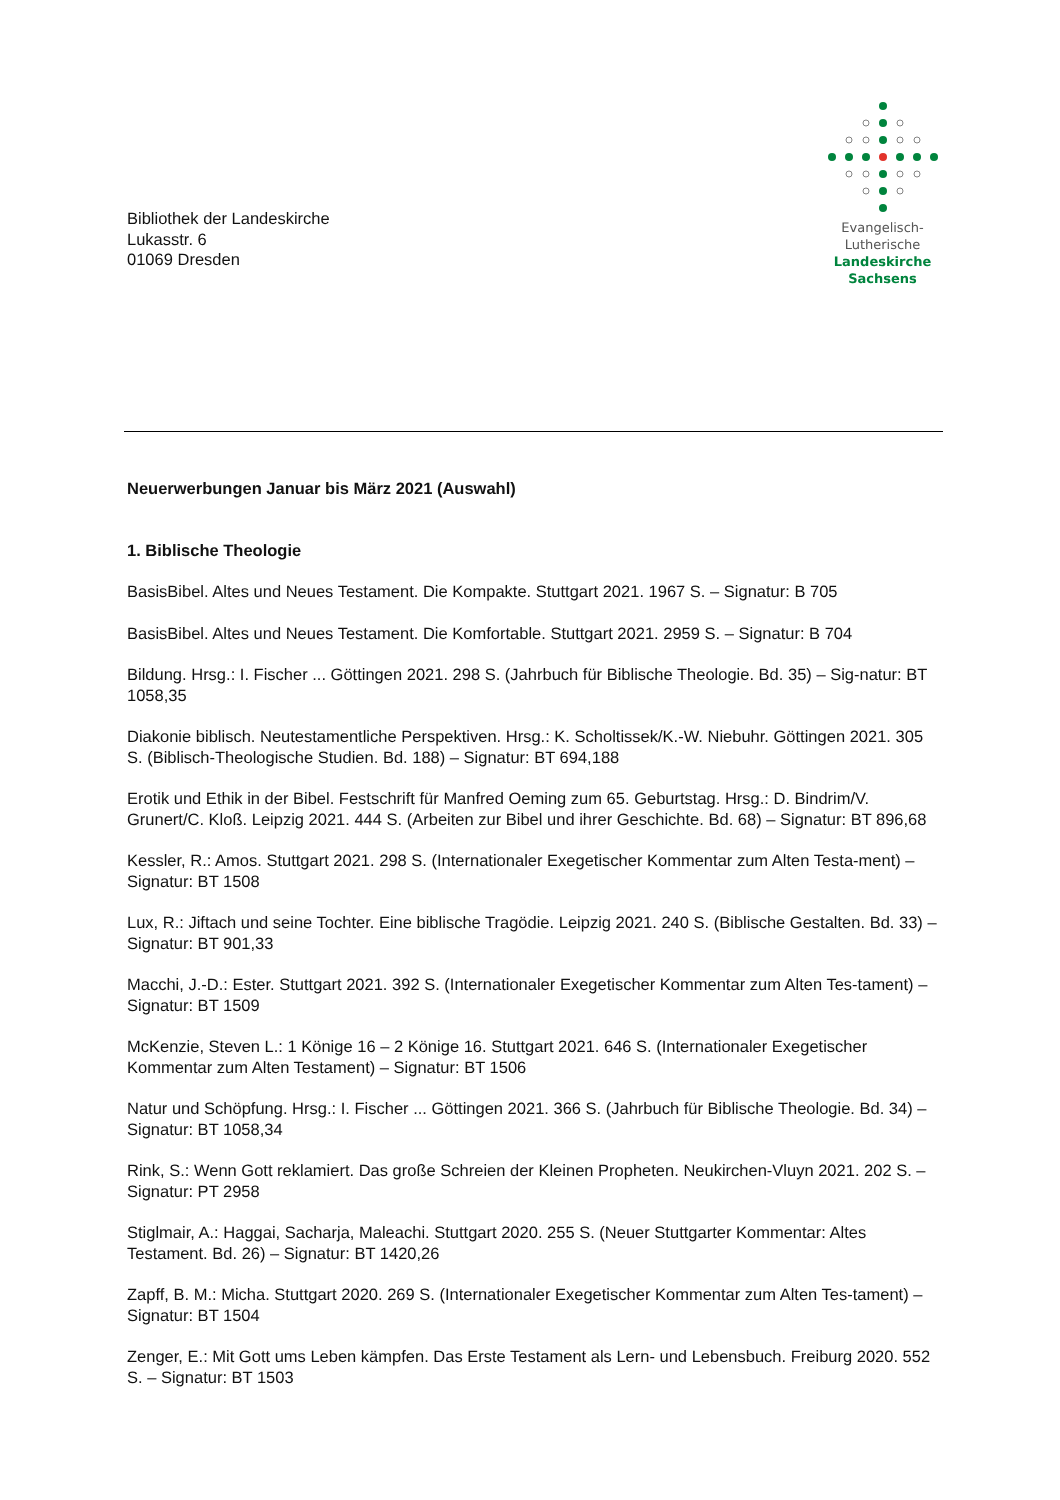Bibliothek der Landeskirche
Lukasstr. 6
01069 Dresden
Evangelisch-Lutherische
Landeskirche Sachsens
Neuerwerbungen Januar bis März 2021 (Auswahl)
1. Biblische Theologie
BasisBibel. Altes und Neues Testament. Die Kompakte. Stuttgart 2021. 1967 S. – Signatur: B 705
BasisBibel. Altes und Neues Testament. Die Komfortable. Stuttgart 2021. 2959 S. – Signatur: B 704
Bildung. Hrsg.: I. Fischer ... Göttingen 2021. 298 S. (Jahrbuch für Biblische Theologie. Bd. 35) – Sig-natur: BT 1058,35
Diakonie biblisch. Neutestamentliche Perspektiven. Hrsg.: K. Scholtissek/K.-W. Niebuhr. Göttingen 2021. 305 S. (Biblisch-Theologische Studien. Bd. 188) – Signatur: BT 694,188
Erotik und Ethik in der Bibel. Festschrift für Manfred Oeming zum 65. Geburtstag. Hrsg.: D. Bindrim/V. Grunert/C. Kloß. Leipzig 2021. 444 S. (Arbeiten zur Bibel und ihrer Geschichte. Bd. 68) – Signatur: BT 896,68
Kessler, R.: Amos. Stuttgart 2021. 298 S. (Internationaler Exegetischer Kommentar zum Alten Testa-ment) – Signatur: BT 1508
Lux, R.: Jiftach und seine Tochter. Eine biblische Tragödie. Leipzig 2021. 240 S. (Biblische Gestalten. Bd. 33) – Signatur: BT 901,33
Macchi, J.-D.: Ester. Stuttgart 2021. 392 S. (Internationaler Exegetischer Kommentar zum Alten Tes-tament) – Signatur: BT 1509
McKenzie, Steven L.: 1 Könige 16 – 2 Könige 16. Stuttgart 2021. 646 S. (Internationaler Exegetischer Kommentar zum Alten Testament) – Signatur: BT 1506
Natur und Schöpfung. Hrsg.: I. Fischer ... Göttingen 2021. 366 S. (Jahrbuch für Biblische Theologie. Bd. 34) – Signatur: BT 1058,34
Rink, S.: Wenn Gott reklamiert. Das große Schreien der Kleinen Propheten. Neukirchen-Vluyn 2021. 202 S. – Signatur: PT 2958
Stiglmair, A.: Haggai, Sacharja, Maleachi. Stuttgart 2020. 255 S. (Neuer Stuttgarter Kommentar: Altes Testament. Bd. 26) – Signatur: BT 1420,26
Zapff, B. M.: Micha. Stuttgart 2020. 269 S. (Internationaler Exegetischer Kommentar zum Alten Tes-tament) – Signatur: BT 1504
Zenger, E.: Mit Gott ums Leben kämpfen. Das Erste Testament als Lern- und Lebensbuch. Freiburg 2020. 552 S. – Signatur: BT 1503